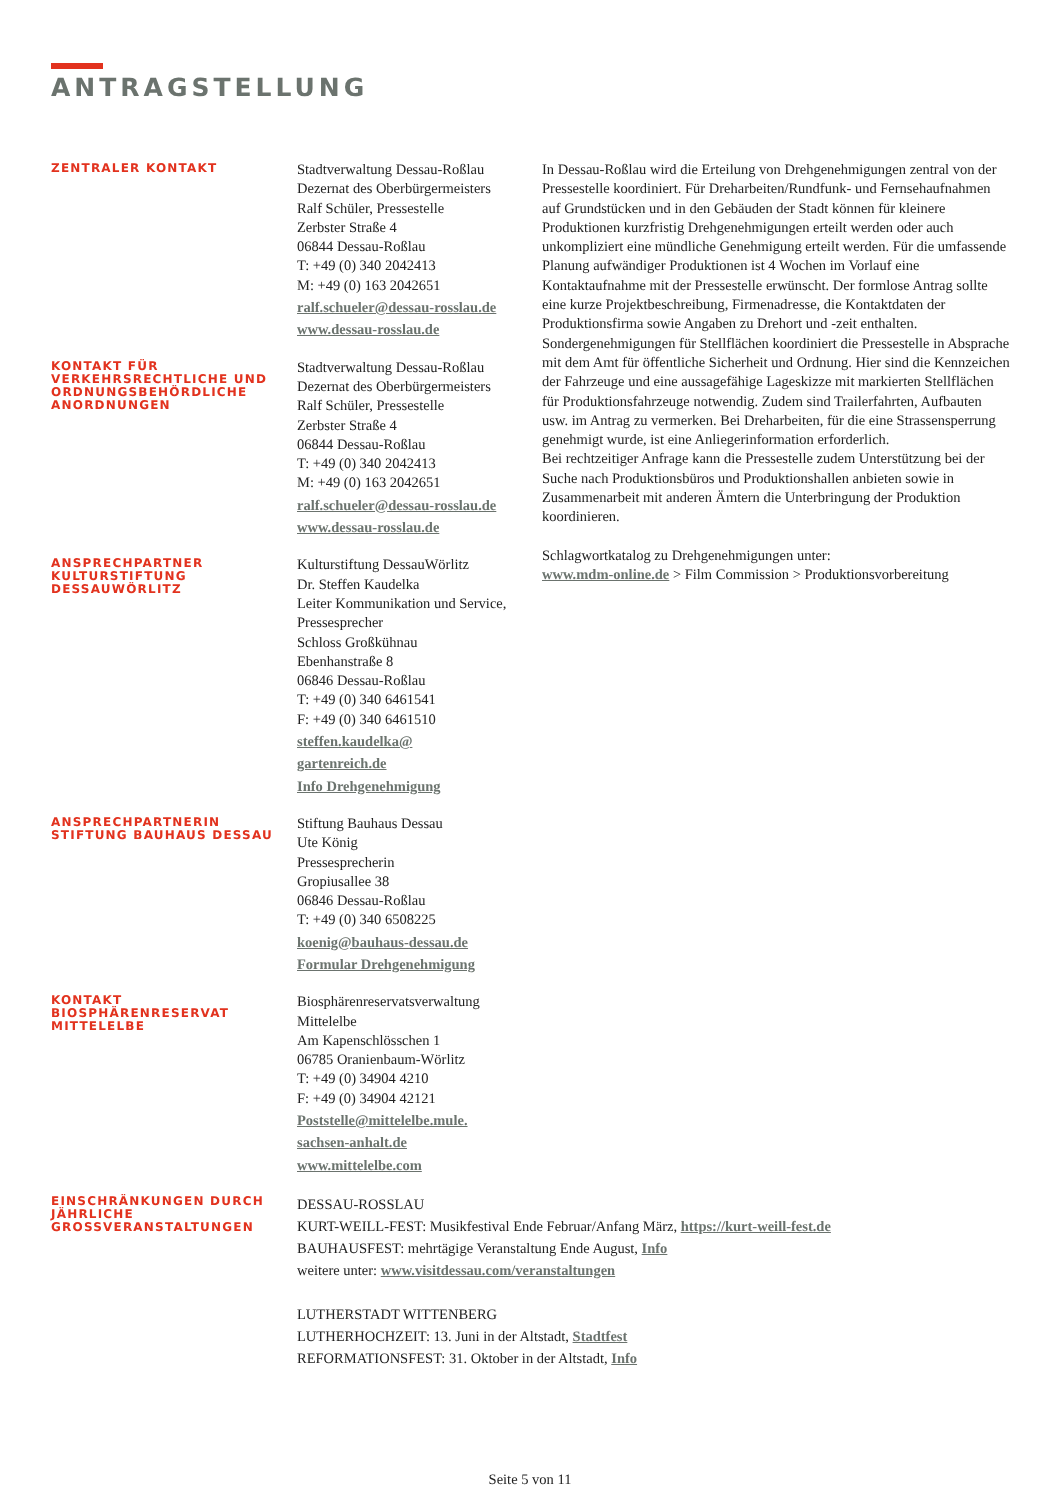ANTRAGSTELLUNG
ZENTRALER KONTAKT
Stadtverwaltung Dessau-Roßlau
Dezernat des Oberbürgermeisters
Ralf Schüler, Pressestelle
Zerbster Straße 4
06844 Dessau-Roßlau
T: +49 (0) 340 2042413
M: +49 (0) 163 2042651
ralf.schueler@dessau-rosslau.de
www.dessau-rosslau.de
KONTAKT FÜR VERKEHRSRECHTLICHE UND ORDNUNGSBEHÖRDLICHE ANORDNUNGEN
Stadtverwaltung Dessau-Roßlau
Dezernat des Oberbürgermeisters
Ralf Schüler, Pressestelle
Zerbster Straße 4
06844 Dessau-Roßlau
T: +49 (0) 340 2042413
M: +49 (0) 163 2042651
ralf.schueler@dessau-rosslau.de
www.dessau-rosslau.de
ANSPRECHPARTNER KULTURSTIFTUNG DESSAUWÖRLITZ
Kulturstiftung DessauWörlitz
Dr. Steffen Kaudelka
Leiter Kommunikation und Service, Pressesprecher
Schloss Großkühnau
Ebenhanstraße 8
06846 Dessau-Roßlau
T: +49 (0) 340 6461541
F: +49 (0) 340 6461510
steffen.kaudelka@
gartenreich.de
Info Drehgenehmigung
ANSPRECHPARTNERIN STIFTUNG BAUHAUS DESSAU
Stiftung Bauhaus Dessau
Ute König
Pressesprecherin
Gropiusallee 38
06846 Dessau-Roßlau
T: +49 (0) 340 6508225
koenig@bauhaus-dessau.de
Formular Drehgenehmigung
KONTAKT BIOSPHÄRENRESERVAT MITTELELBE
Biosphärenreservatsverwaltung Mittelelbe
Am Kapenschlösschen 1
06785 Oranienbaum-Wörlitz
T: +49 (0) 34904 4210
F: +49 (0) 34904 42121
Poststelle@mittelelbe.mule.
sachsen-anhalt.de
www.mittelelbe.com
In Dessau-Roßlau wird die Erteilung von Drehgenehmigungen zentral von der Pressestelle koordiniert. Für Dreharbeiten/Rundfunk- und Fernsehaufnahmen auf Grundstücken und in den Gebäuden der Stadt können für kleinere Produktionen kurzfristig Drehgenehmigungen erteilt werden oder auch unkompliziert eine mündliche Genehmigung erteilt werden. Für die umfassende Planung aufwändiger Produktionen ist 4 Wochen im Vorlauf eine Kontaktaufnahme mit der Pressestelle erwünscht. Der formlose Antrag sollte eine kurze Projektbeschreibung, Firmenadresse, die Kontaktdaten der Produktionsfirma sowie Angaben zu Drehort und -zeit enthalten.
Sondergenehmigungen für Stellflächen koordiniert die Pressestelle in Absprache mit dem Amt für öffentliche Sicherheit und Ordnung. Hier sind die Kennzeichen der Fahrzeuge und eine aussagefähige Lageskizze mit markierten Stellflächen für Produktionsfahrzeuge notwendig. Zudem sind Trailerfahrten, Aufbauten usw. im Antrag zu vermerken. Bei Dreharbeiten, für die eine Strassensperrung genehmigt wurde, ist eine Anliegerinformation erforderlich.
Bei rechtzeitiger Anfrage kann die Pressestelle zudem Unterstützung bei der Suche nach Produktionsbüros und Produktionshallen anbieten sowie in Zusammenarbeit mit anderen Ämtern die Unterbringung der Produktion koordinieren.
Schlagwortkatalog zu Drehgenehmigungen unter:
www.mdm-online.de > Film Commission > Produktionsvorbereitung
EINSCHRÄNKUNGEN DURCH JÄHRLICHE GROSSVERANSTALTUNGEN
DESSAU-ROSSLAU
KURT-WEILL-FEST: Musikfestival Ende Februar/Anfang März, https://kurt-weill-fest.de
BAUHAUSFEST: mehrtägige Veranstaltung Ende August, Info
weitere unter: www.visitdessau.com/veranstaltungen
LUTHERSTADT WITTENBERG
LUTHERHOCHZEIT: 13. Juni in der Altstadt, Stadtfest
REFORMATIONSFEST: 31. Oktober in der Altstadt, Info
Seite 5 von 11